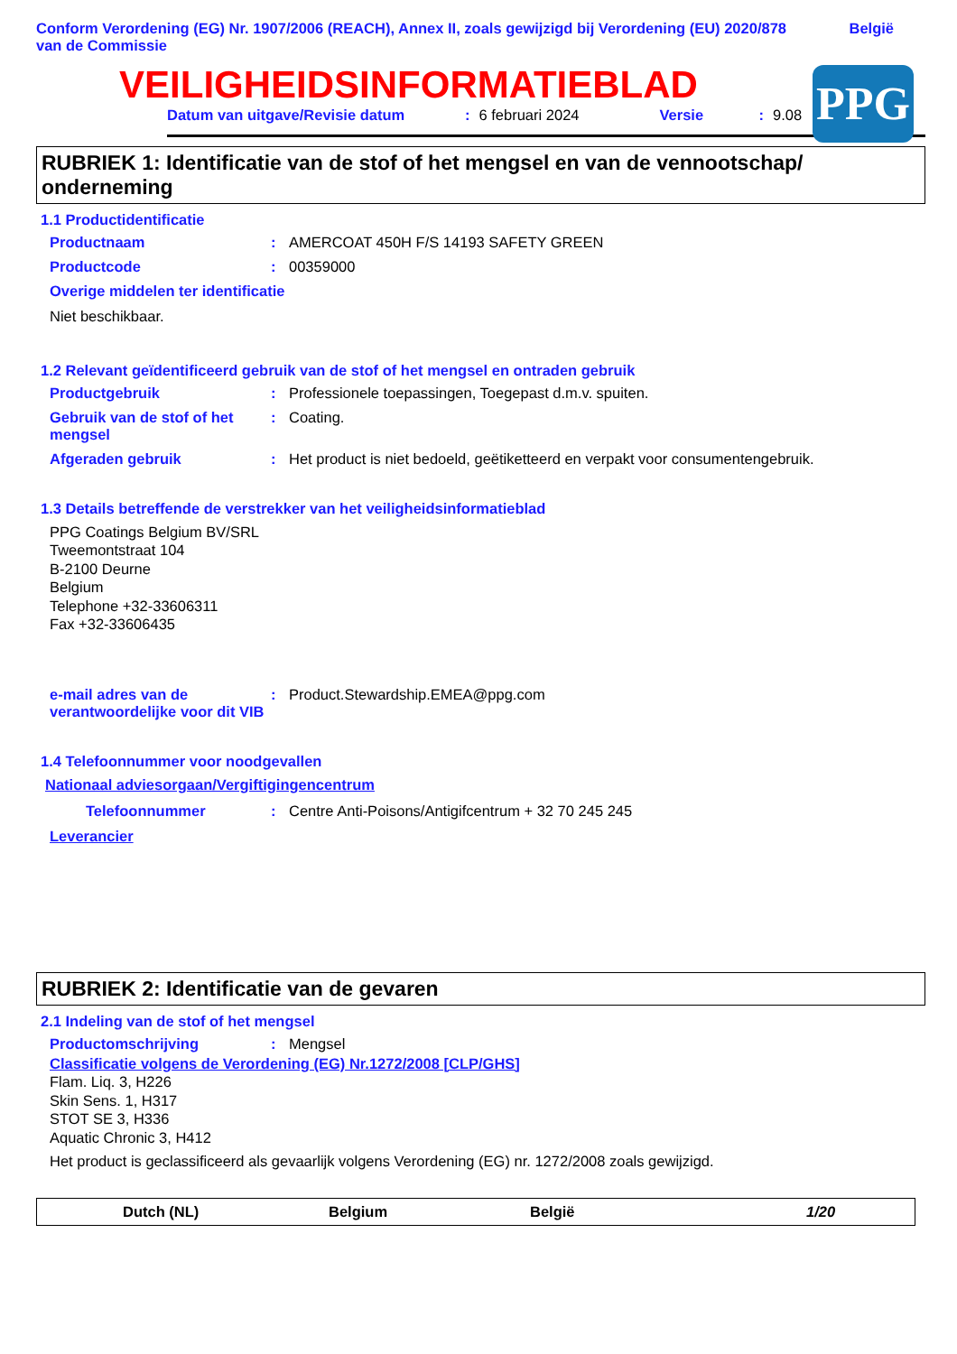Conform Verordening (EG) Nr. 1907/2006 (REACH), Annex II, zoals gewijzigd bij Verordening (EU) 2020/878 van de Commissie
België
VEILIGHEIDSINFORMATIEBLAD
Datum van uitgave/Revisie datum: 6 februari 2024 Versie: 9.08
PPG
RUBRIEK 1: Identificatie van de stof of het mengsel en van de vennootschap/ onderneming
1.1 Productidentificatie
Productnaam: AMERCOAT 450H F/S 14193 SAFETY GREEN
Productcode: 00359000
Overige middelen ter identificatie
Niet beschikbaar.
1.2 Relevant geïdentificeerd gebruik van de stof of het mengsel en ontraden gebruik
Productgebruik: Professionele toepassingen, Toegepast d.m.v. spuiten.
Gebruik van de stof of het mengsel: Coating.
Afgeraden gebruik: Het product is niet bedoeld, geëtiketteerd en verpakt voor consumentengebruik.
1.3 Details betreffende de verstrekker van het veiligheidsinformatieblad
PPG Coatings Belgium BV/SRL
Tweemontstraat 104
B-2100 Deurne
Belgium
Telephone +32-33606311
Fax +32-33606435
e-mail adres van de verantwoordelijke voor dit VIB: Product.Stewardship.EMEA@ppg.com
1.4 Telefoonnummer voor noodgevallen
Nationaal adviesorgaan/Vergiftigingencentrum
Telefoonnummer: Centre Anti-Poisons/Antigifcentrum + 32 70 245 245
Leverancier
RUBRIEK 2: Identificatie van de gevaren
2.1 Indeling van de stof of het mengsel
Productomschrijving: Mengsel
Classificatie volgens de Verordening (EG) Nr.1272/2008 [CLP/GHS]
Flam. Liq. 3, H226
Skin Sens. 1, H317
STOT SE 3, H336
Aquatic Chronic 3, H412
Het product is geclassificeerd als gevaarlijk volgens Verordening (EG) nr. 1272/2008 zoals gewijzigd.
Dutch (NL) Belgium België 1/20